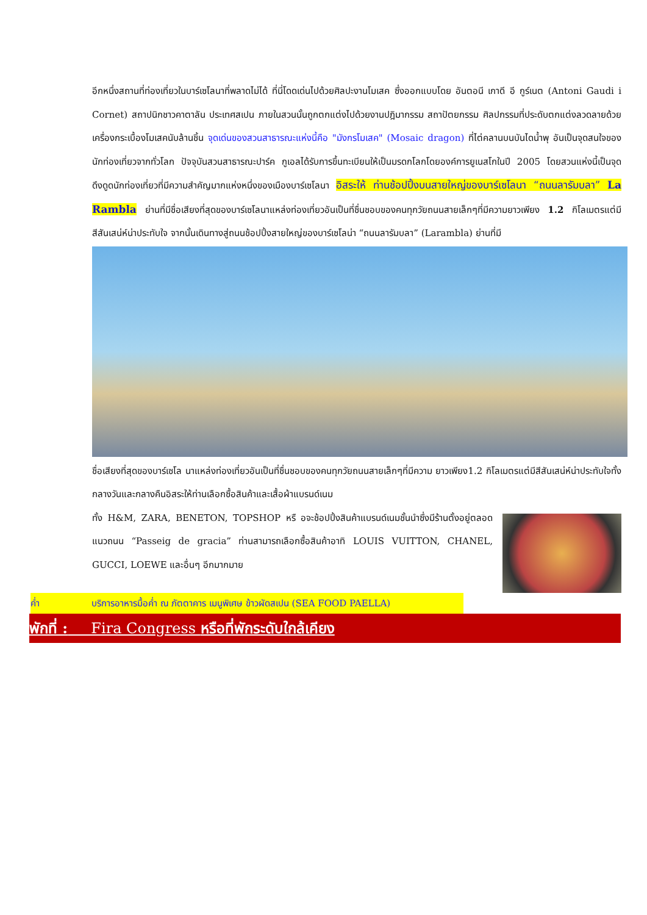อีกหนึ่งสถานที่ท่องเที่ยวในบาร์เซโลนาที่พลาดไม่ได้ ที่นี่โดดเด่นไปด้วยศิลปะงานโมเสค ซึ่งออกแบบโดย อันตอนี เกาดี อี กูร์เนต (Antoni Gaudi i Cornet) สถาปนิกชาวคาตาลัน ประเทศสเปน ภายในสวนนั้นถูกตกแต่งไปด้วยงานปฎิมากรรม สถาปัตยกรรม ศิลปกรรมที่ประดับตกแต่งลวดลายด้วยเครื่องกระเบื้องโมเสคนับล้านชิ้น จุดเด่นของสวนสาธารณะแห่งนี้คือ "มังกรโมเสค" (Mosaic dragon) ที่ไต่คลานบนบันไดน้ำพุ อันเป็นจุดสนใจของนักท่องเที่ยวจากทั่วโลก ปัจจุบันสวนสาธารณะปาร์ค กูเอลได้รับการขึ้นทะเบียนให้เป็นมรดกโลกโดยองค์การยูเนสโกในปี 2005 โดยสวนแห่งนี้เป็นจุดดึงดูดนักท่องเที่ยวที่มีความสำคัญมากแห่งหนึ่งของเมืองบาร์เซโลนา อิสระให้ ท่านช้อปปิ้งบนสายใหญ่ของบาร์เซโลนา “ถนนลารัมบลา” La Rambla ย่านที่มีชื่อเสียงที่สุดของบาร์เซโลนาแหล่งท่องเที่ยวอันเป็นที่ชื่นชอบของคนทุกวัยถนนสายเล็กๆที่มีความยาวเพียง 1.2 กิโลเมตรแต่มีสีสันเสน่ห์น่าประทับใจ จากนั้นเดินทางสู่ถนนช้อปปิ้งสายใหญ่ของบาร์เซโลน่า “ถนนลารัมบลา” (Larambla) ย่านที่มี
ชื่อเสียงที่สุดของบาร์เซโล นาแหล่งท่องเที่ยวอันเป็นที่ชื่นชอบของคนทุกวัยถนนสายเล็กๆที่มีความ ยาวเพียง1.2 กิโลเมตรแต่มีสีสันเสน่ห์น่าประทับใจทั้งกลางวันและกลางคืนอิสระให้ท่านเลือกซื้อสินค้าและเสื้อผ้าแบรนด์เนม
ทั้ง H&M, ZARA, BENETON, TOPSHOP หรื อจะช้อปปิ้งสินค้าแบรนด์เนมชั้นนำซึ่งมีร้านตั้งอยู่ตลอดแนวถนน “Passeig de gracia” ท่านสามารถเลือกซื้อสินค้าอาทิ LOUIS VUITTON, CHANEL, GUCCI, LOEWE และอื่นๆ อีกมากมาย
ค่ำ บริการอาหารมื้อค่ำ ณ ภัตตาคาร เมนูพิเศษ ข้าวผัดสเปน (SEA FOOD PAELLA)
พักที่ : Fira Congress หรือที่พักระดับใกล้เคียง